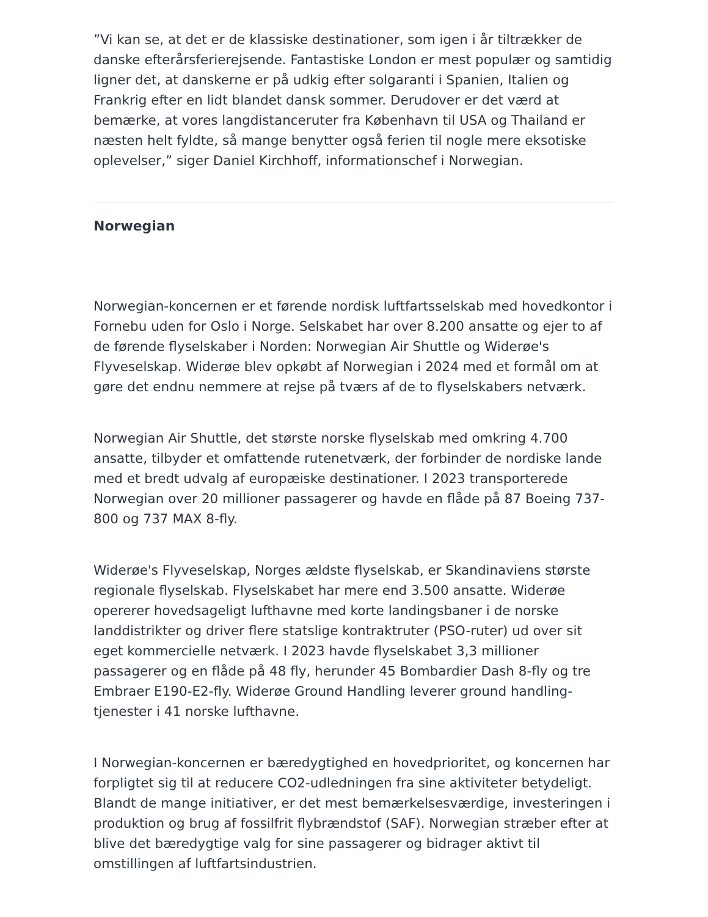”Vi kan se, at det er de klassiske destinationer, som igen i år tiltrækker de danske efterårsferierejsende. Fantastiske London er mest populær og samtidig ligner det, at danskerne er på udkig efter solgaranti i Spanien, Italien og Frankrig efter en lidt blandet dansk sommer. Derudover er det værd at bemærke, at vores langdistanceruter fra København til USA og Thailand er næsten helt fyldte, så mange benytter også ferien til nogle mere eksotiske oplevelser,” siger Daniel Kirchhoff, informationschef i Norwegian.
Norwegian
Norwegian-koncernen er et førende nordisk luftfartsselskab med hovedkontor i Fornebu uden for Oslo i Norge. Selskabet har over 8.200 ansatte og ejer to af de førende flyselskaber i Norden: Norwegian Air Shuttle og Widerøe's Flyveselskap. Widerøe blev opkøbt af Norwegian i 2024 med et formål om at gøre det endnu nemmere at rejse på tværs af de to flyselskabers netværk.
Norwegian Air Shuttle, det største norske flyselskab med omkring 4.700 ansatte, tilbyder et omfattende rutenetværk, der forbinder de nordiske lande med et bredt udvalg af europæiske destinationer. I 2023 transporterede Norwegian over 20 millioner passagerer og havde en flåde på 87 Boeing 737-800 og 737 MAX 8-fly.
Widerøe's Flyveselskap, Norges ældste flyselskab, er Skandinaviens største regionale flyselskab. Flyselskabet har mere end 3.500 ansatte. Widerøe opererer hovedsageligt lufthavne med korte landingsbaner i de norske landdistrikter og driver flere statslige kontraktruter (PSO-ruter) ud over sit eget kommercielle netværk. I 2023 havde flyselskabet 3,3 millioner passagerer og en flåde på 48 fly, herunder 45 Bombardier Dash 8-fly og tre Embraer E190-E2-fly. Widerøe Ground Handling leverer ground handling-tjenester i 41 norske lufthavne.
I Norwegian-koncernen er bæredygtighed en hovedprioritet, og koncernen har forpligtet sig til at reducere CO2-udledningen fra sine aktiviteter betydeligt. Blandt de mange initiativer, er det mest bemærkelsesværdige, investeringen i produktion og brug af fossilfrit flybrændstof (SAF). Norwegian stræber efter at blive det bæredygtige valg for sine passagerer og bidrager aktivt til omstillingen af luftfartsindustrien.